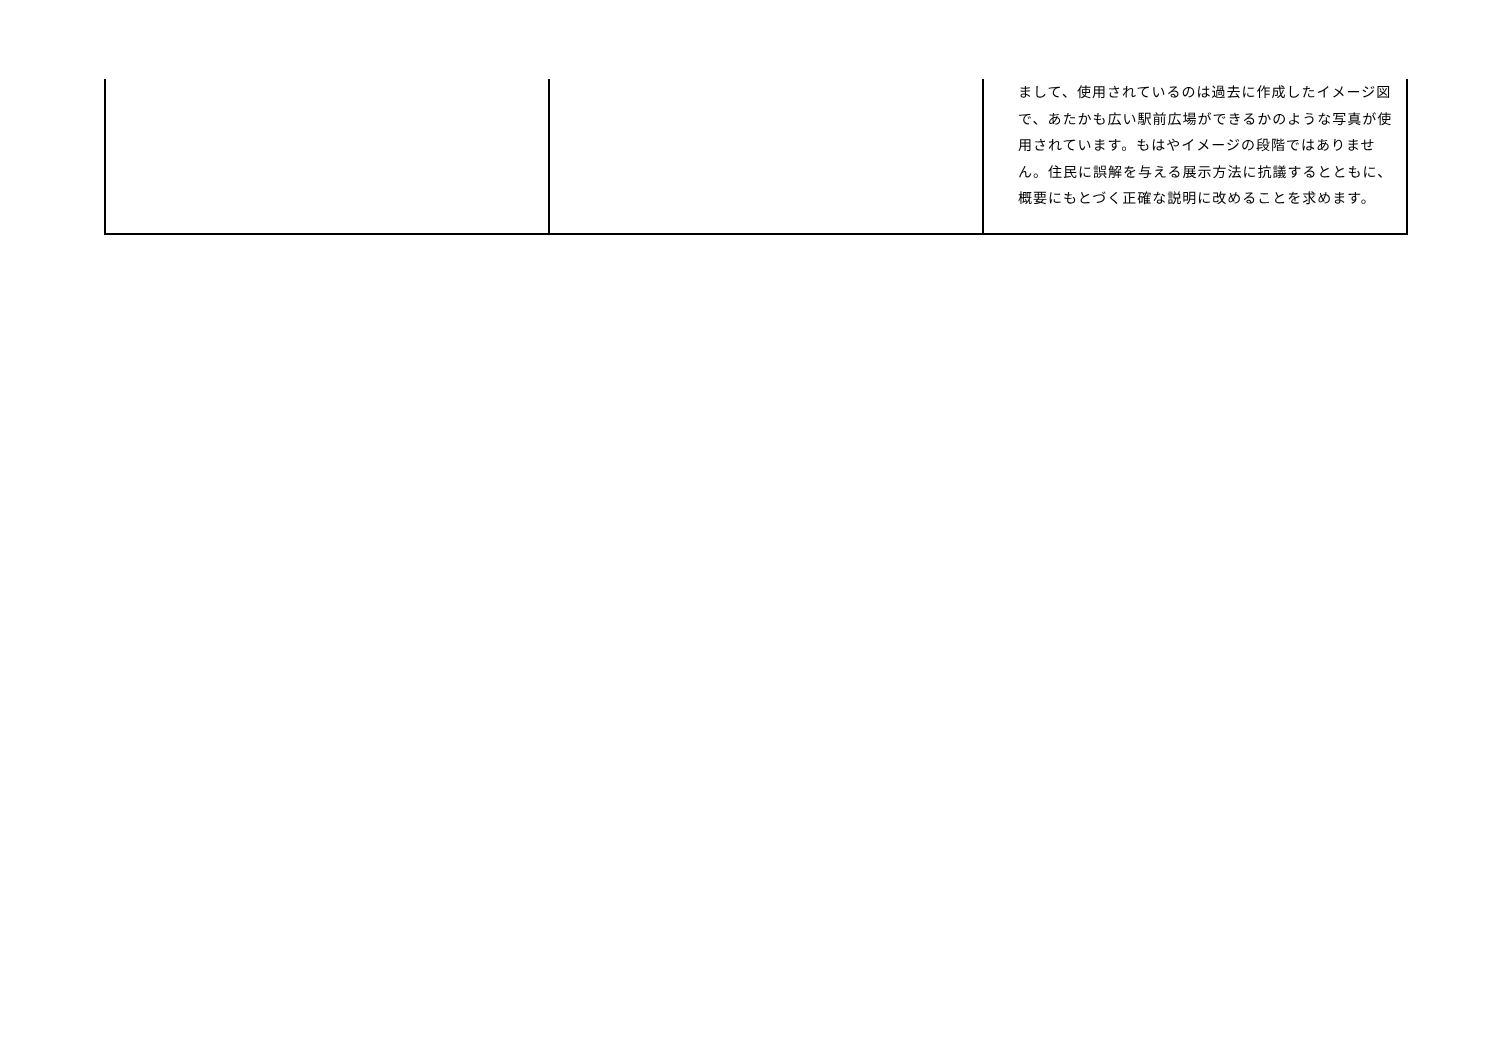| | | まして、使用されているのは過去に作成したイメージ図で、あたかも広い駅前広場ができるかのような写真が使用されています。もはやイメージの段階ではありません。住民に誤解を与える展示方法に抗議するとともに、概要にもとづく正確な説明に改めることを求めます。 |